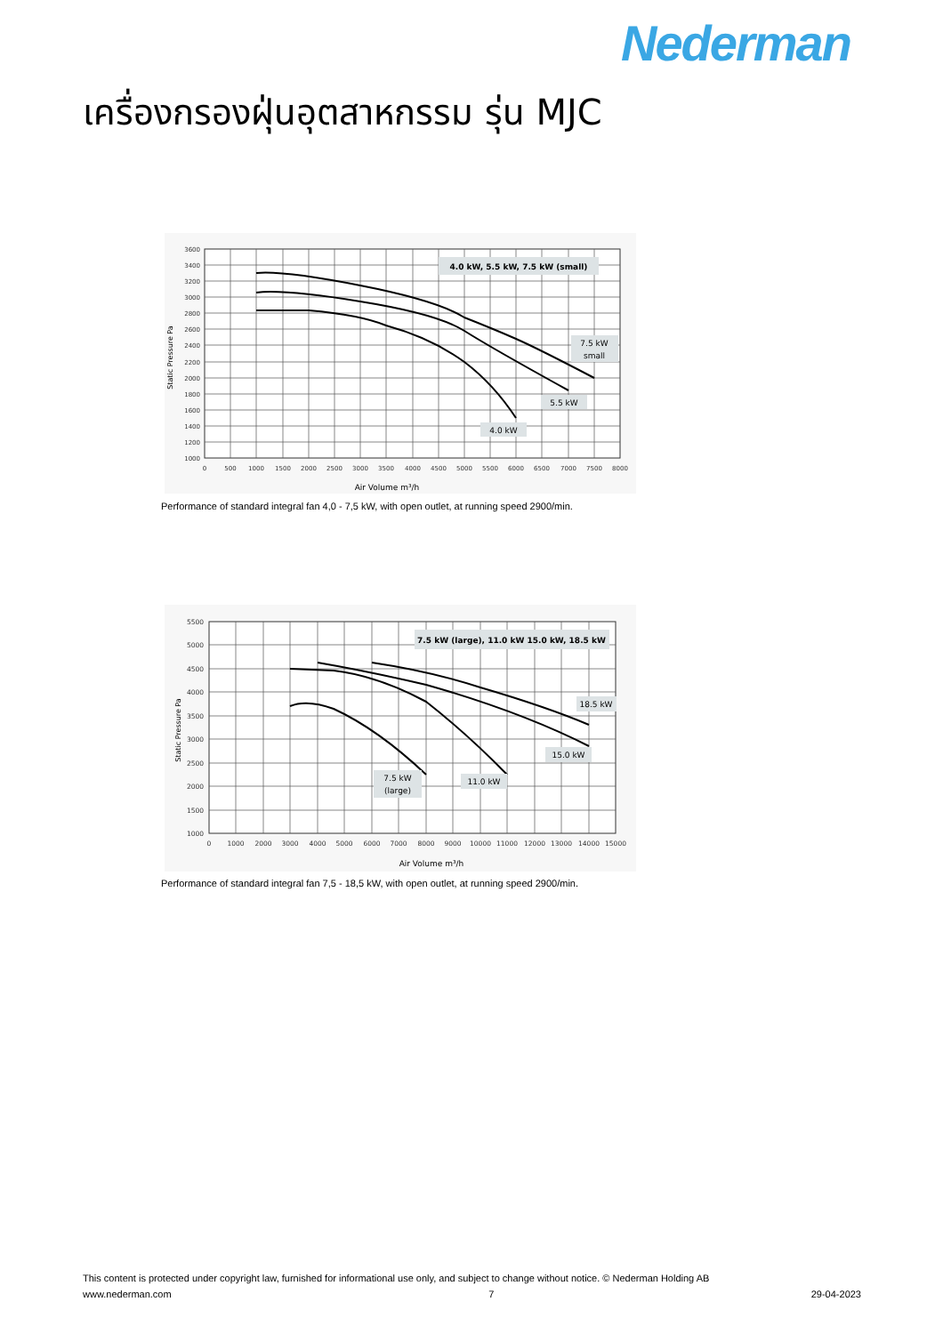Nederman
เครื่องกรองฝุ่นอุตสาหกรรม รุ่น MJC
3600
3400
3200
3000
2800
2600
2400
2200
2000
1800
1600
1400
1200
1000
0
500
1000
1500
2000
2500
3000
3500
4000
4500
5000
5500
6000
6500
7000
7500
8000
Air Volume m³/h
Static Pressure Pa
4.0 kW, 5.5 kW, 7.5 kW (small)
7.5 kW
small
5.5 kW
4.0 kW
Performance of standard integral fan 4,0 - 7,5 kW, with open outlet, at running speed 2900/min.
5500
5000
4500
4000
3500
3000
2500
2000
1500
1000
0
1000
2000
3000
4000
5000
6000
7000
8000
9000
10000
11000
12000
13000
14000
15000
Air Volume m³/h
Static Pressure Pa
7.5 kW (large), 11.0 kW 15.0 kW, 18.5 kW
18.5 kW
15.0 kW
11.0 kW
7.5 kW
(large)
Performance of standard integral fan 7,5 - 18,5 kW, with open outlet, at running speed 2900/min.
This content is protected under copyright law, furnished for informational use only, and subject to change without notice. © Nederman Holding AB
www.nederman.com 7 29-04-2023